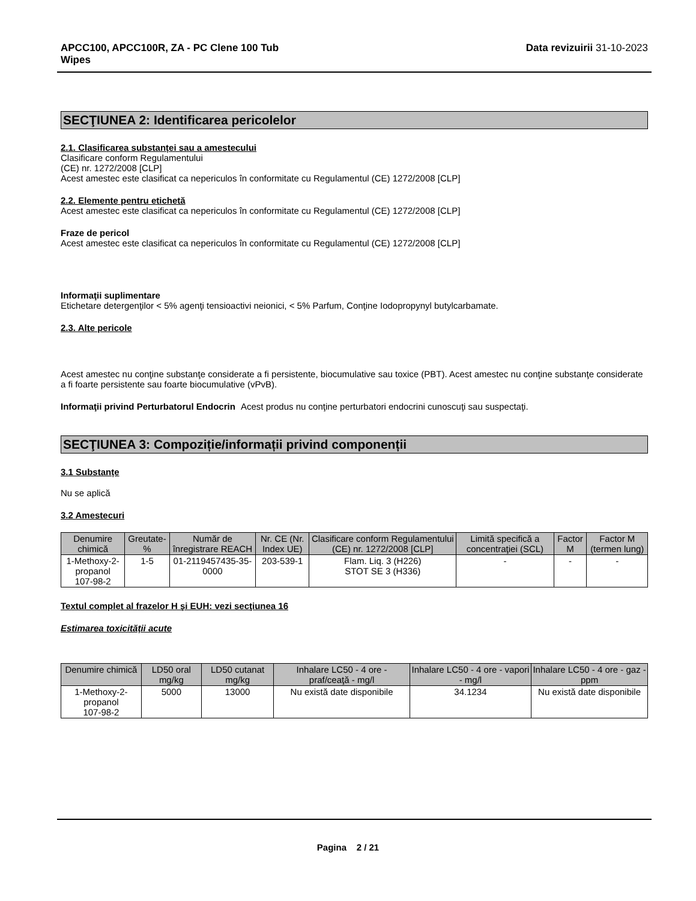APCC100, APCC100R, ZA - PC Clene 100 Tub
Wipes Data revizuirii 31-10-2023
SECŢIUNEA 2: Identificarea pericolelor
2.1. Clasificarea substanței sau a amestecului
Clasificare conform Regulamentului
(CE) nr. 1272/2008 [CLP]
Acest amestec este clasificat ca nepericulos în conformitate cu Regulamentul (CE) 1272/2008 [CLP]
2.2. Elemente pentru etichetă
Acest amestec este clasificat ca nepericulos în conformitate cu Regulamentul (CE) 1272/2008 [CLP]
Fraze de pericol
Acest amestec este clasificat ca nepericulos în conformitate cu Regulamentul (CE) 1272/2008 [CLP]
Informaţii suplimentare
Etichetare detergenţilor < 5% agenţi tensioactivi neionici, < 5% Parfum, Conţine Iodopropynyl butylcarbamate.
2.3. Alte pericole
Acest amestec nu conţine substanţe considerate a fi persistente, biocumulative sau toxice (PBT). Acest amestec nu conţine substanţe considerate a fi foarte persistente sau foarte biocumulative (vPvB).
Informaţii privind Perturbatorul Endocrin Acest produs nu conţine perturbatori endocrini cunoscuţi sau suspectaţi.
SECŢIUNEA 3: Compoziție/informații privind componenții
3.1 Substanțe
Nu se aplică
3.2 Amestecuri
| Denumire chimică | Greutate-% | Număr de înregistrare REACH | Nr. CE (Nr. Index UE) | Clasificare conform Regulamentului (CE) nr. 1272/2008 [CLP] | Limită specifică a concentraţiei (SCL) | Factor M | Factor M (termen lung) |
| --- | --- | --- | --- | --- | --- | --- | --- |
| 1-Methoxy-2-propanol 107-98-2 | 1-5 | 01-2119457435-35-0000 | 203-539-1 | Flam. Liq. 3 (H226) STOT SE 3 (H336) | - | - | - |
Textul complet al frazelor H şi EUH: vezi secţiunea 16
Estimarea toxicității acute
| Denumire chimică | LD50 oral mg/kg | LD50 cutanat mg/kg | Inhalare LC50 - 4 ore - praf/ceaţă - mg/l | Inhalare LC50 - 4 ore - vapori - mg/l | Inhalare LC50 - 4 ore - gaz - ppm |
| --- | --- | --- | --- | --- | --- |
| 1-Methoxy-2-propanol 107-98-2 | 5000 | 13000 | Nu există date disponibile | 34.1234 | Nu există date disponibile |
Pagina 2 / 21